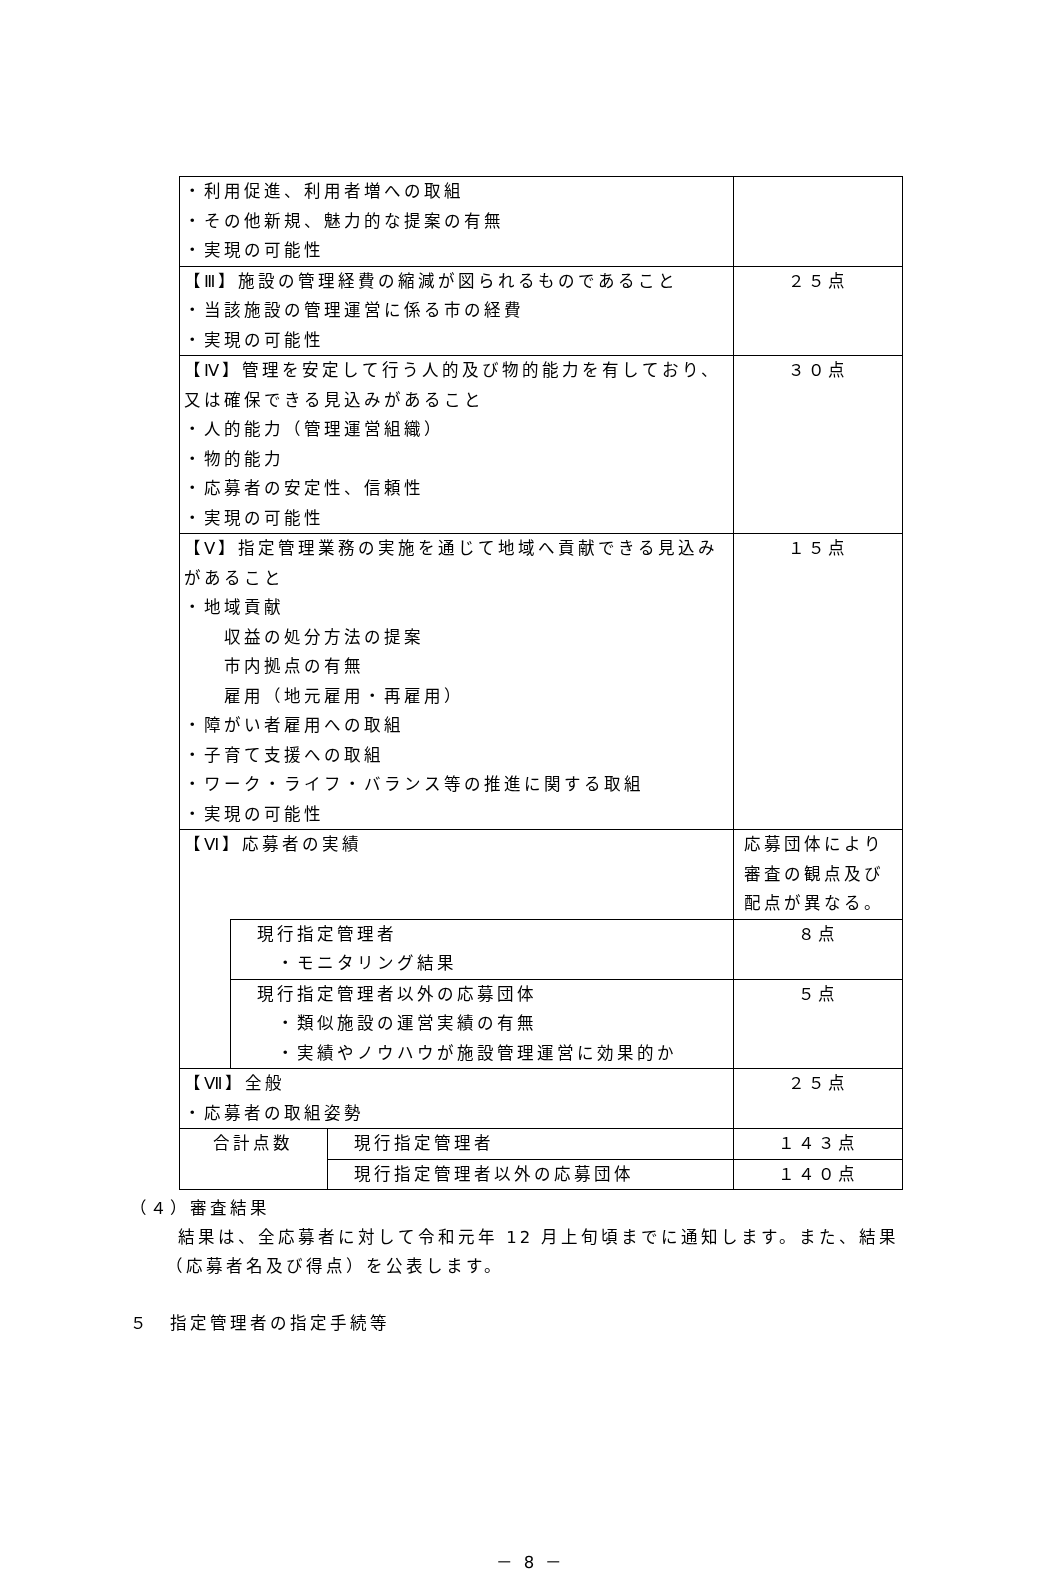| ・利用促進、利用者増への取組 ・その他新規、魅力的な提案の有無 ・実現の可能性 | | | |
| 【Ⅲ】施設の管理経費の縮減が図られるものであること ・当該施設の管理運営に係る市の経費 ・実現の可能性 | | | ２５点 |
| 【Ⅳ】管理を安定して行う人的及び物的能力を有しており、又は確保できる見込みがあること ・人的能力（管理運営組織） ・物的能力 ・応募者の安定性、信頼性 ・実現の可能性 | | | ３０点 |
| 【Ⅴ】指定管理業務の実施を通じて地域へ貢献できる見込みがあること ・地域貢献 収益の処分方法の提案 市内拠点の有無 雇用（地元雇用・再雇用） ・障がい者雇用への取組 ・子育て支援への取組 ・ワーク・ライフ・バランス等の推進に関する取組 ・実現の可能性 | | | １５点 |
| 【Ⅵ】応募者の実績 | | | 応募団体により審査の観点及び配点が異なる。 |
| | 現行指定管理者 ・モニタリング結果 | | ８点 |
| | 現行指定管理者以外の応募団体 ・類似施設の運営実績の有無 ・実績やノウハウが施設管理運営に効果的か | | ５点 |
| 【Ⅶ】全般 ・応募者の取組姿勢 | | | ２５点 |
| 合計点数 | | 現行指定管理者 | １４３点 |
| | | 現行指定管理者以外の応募団体 | １４０点 |
（４）審査結果
結果は、全応募者に対して令和元年 12 月上旬頃までに通知します。また、結果
（応募者名及び得点）を公表します。
５　指定管理者の指定手続等
－ 8 －